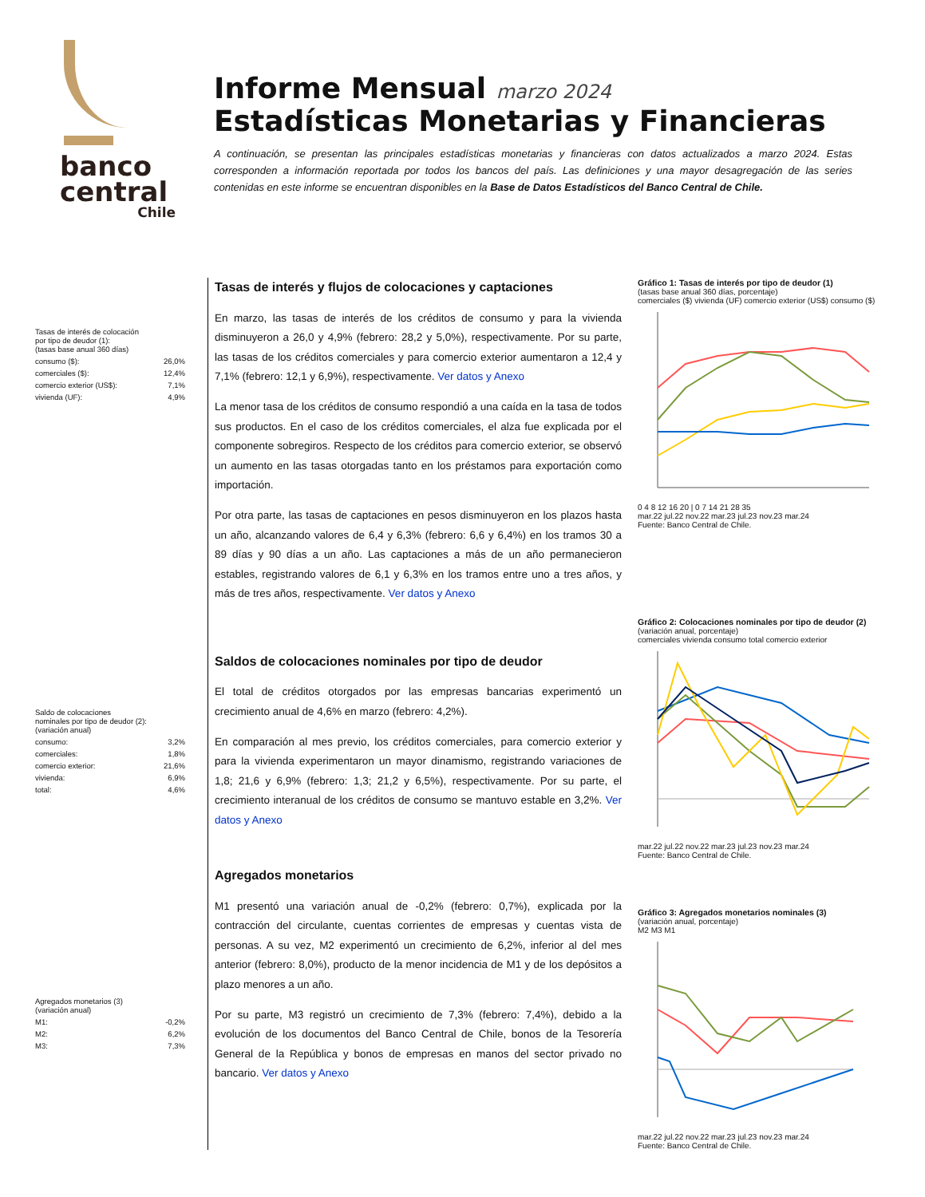banco
central
Chile
Informe Mensual marzo 2024
Estadísticas Monetarias y Financieras
A continuación, se presentan las principales estadísticas monetarias y financieras con datos actualizados a marzo 2024. Estas corresponden a información reportada por todos los bancos del país. Las definiciones y una mayor desagregación de las series contenidas en este informe se encuentran disponibles en la Base de Datos Estadísticos del Banco Central de Chile.
| Tasas de interés de colocación por tipo de deudor (1): (tasas base anual 360 días) | |
| consumo ($): | 26,0% |
| comerciales ($): | 12,4% |
| comercio exterior (US$): | 7,1% |
| vivienda (UF): | 4,9% |
| Saldo de colocaciones nominales por tipo de deudor (2): (variación anual) | |
| consumo: | 3,2% |
| comerciales: | 1,8% |
| comercio exterior: | 21,6% |
| vivienda: | 6,9% |
| total: | 4,6% |
| Agregados monetarios (3) (variación anual) | |
| M1: | -0,2% |
| M2: | 6,2% |
| M3: | 7,3% |
Tasas de interés y flujos de colocaciones y captaciones
En marzo, las tasas de interés de los créditos de consumo y para la vivienda disminuyeron a 26,0 y 4,9% (febrero: 28,2 y 5,0%), respectivamente. Por su parte, las tasas de los créditos comerciales y para comercio exterior aumentaron a 12,4 y 7,1% (febrero: 12,1 y 6,9%), respectivamente. Ver datos y Anexo
La menor tasa de los créditos de consumo respondió a una caída en la tasa de todos sus productos. En el caso de los créditos comerciales, el alza fue explicada por el componente sobregiros. Respecto de los créditos para comercio exterior, se observó un aumento en las tasas otorgadas tanto en los préstamos para exportación como importación.
Por otra parte, las tasas de captaciones en pesos disminuyeron en los plazos hasta un año, alcanzando valores de 6,4 y 6,3% (febrero: 6,6 y 6,4%) en los tramos 30 a 89 días y 90 días a un año. Las captaciones a más de un año permanecieron estables, registrando valores de 6,1 y 6,3% en los tramos entre uno a tres años, y más de tres años, respectivamente. Ver datos y Anexo
Saldos de colocaciones nominales por tipo de deudor
El total de créditos otorgados por las empresas bancarias experimentó un crecimiento anual de 4,6% en marzo (febrero: 4,2%).
En comparación al mes previo, los créditos comerciales, para comercio exterior y para la vivienda experimentaron un mayor dinamismo, registrando variaciones de 1,8; 21,6 y 6,9% (febrero: 1,3; 21,2 y 6,5%), respectivamente. Por su parte, el crecimiento interanual de los créditos de consumo se mantuvo estable en 3,2%. Ver datos y Anexo
Agregados monetarios
M1 presentó una variación anual de -0,2% (febrero: 0,7%), explicada por la contracción del circulante, cuentas corrientes de empresas y cuentas vista de personas. A su vez, M2 experimentó un crecimiento de 6,2%, inferior al del mes anterior (febrero: 8,0%), producto de la menor incidencia de M1 y de los depósitos a plazo menores a un año.
Por su parte, M3 registró un crecimiento de 7,3% (febrero: 7,4%), debido a la evolución de los documentos del Banco Central de Chile, bonos de la Tesorería General de la República y bonos de empresas en manos del sector privado no bancario. Ver datos y Anexo
Gráfico 1: Tasas de interés por tipo de deudor (1)
(tasas base anual 360 días, porcentaje)
comerciales ($) vivienda (UF) comercio exterior (US$) consumo ($) 0 4 8 12 16 20 | 0 7 14 21 28 35
mar.22 jul.22 nov.22 mar.23 jul.23 nov.23 mar.24
Fuente: Banco Central de Chile.
Gráfico 2: Colocaciones nominales por tipo de deudor (2)
(variación anual, porcentaje)
comerciales vivienda consumo total comercio exterior mar.22 jul.22 nov.22 mar.23 jul.23 nov.23 mar.24
Fuente: Banco Central de Chile.
Gráfico 3: Agregados monetarios nominales (3)
(variación anual, porcentaje)
M2 M3 M1 mar.22 jul.22 nov.22 mar.23 jul.23 nov.23 mar.24
Fuente: Banco Central de Chile.